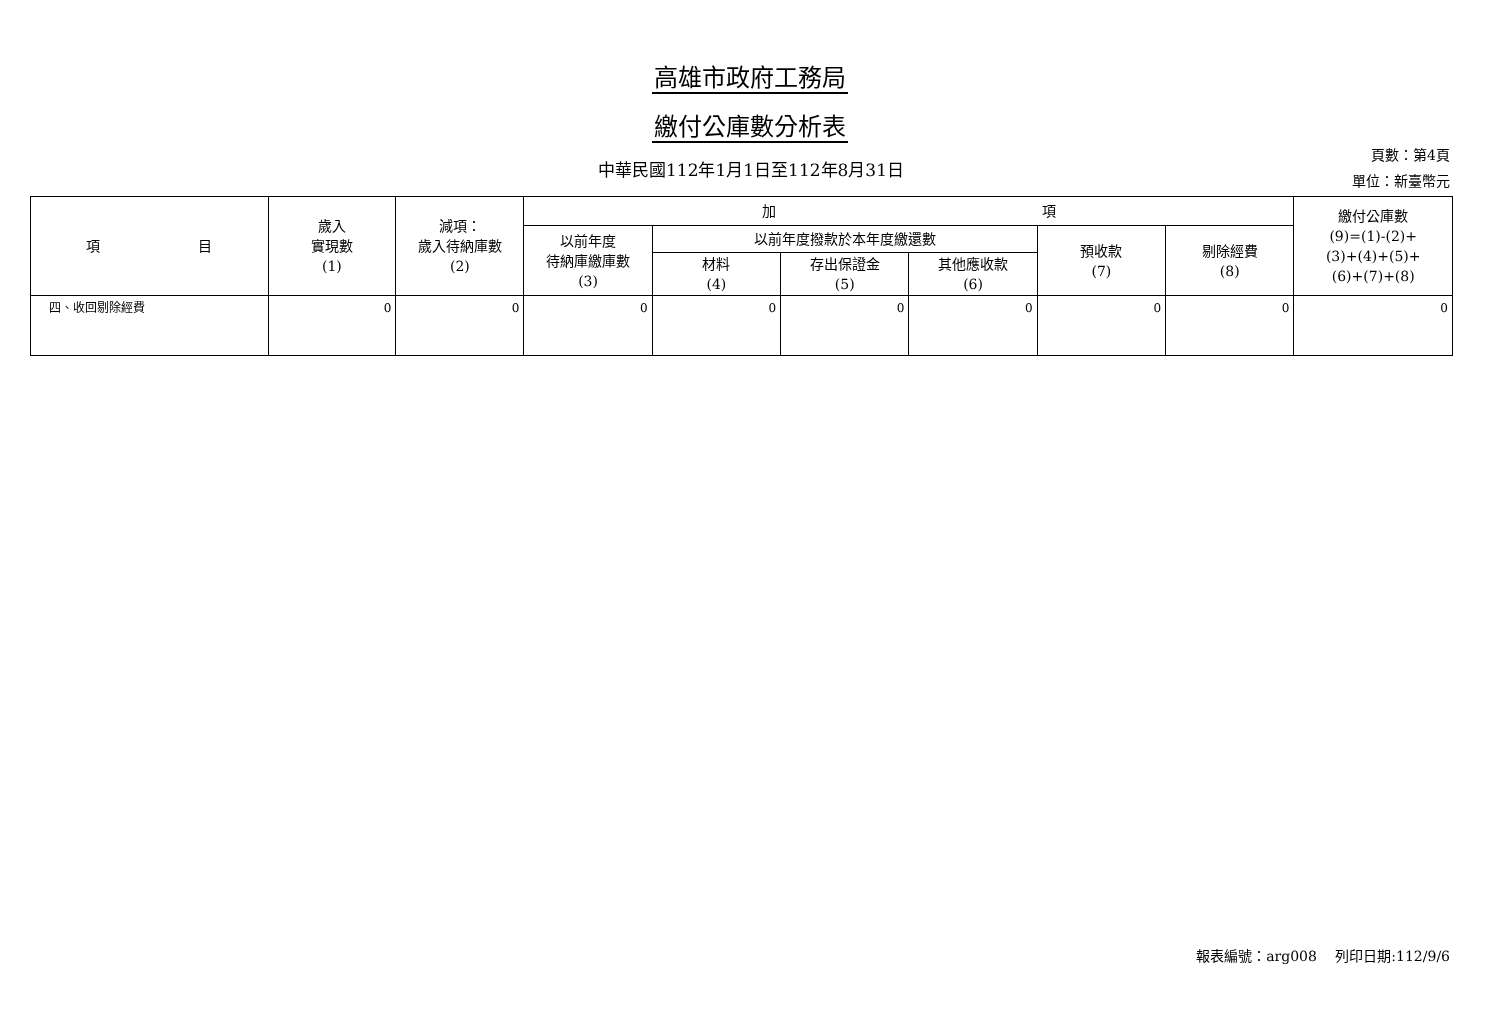高雄市政府工務局
繳付公庫數分析表
中華民國112年1月1日至112年8月31日
頁數：第4頁
單位：新臺幣元
| 項 目 | 歲入 實現數 (1) | 減項： 歲入待納庫數 (2) | 加 項 | | | | | | 繳付公庫數 (9)=(1)-(2)+ (3)+(4)+(5)+ (6)+(7)+(8) |
| --- | --- | --- | --- | --- | --- | --- | --- | --- | --- |
| | | | 以前年度 待納庫繳庫數 (3) | 以前年度撥款於本年度繳還數 | | | 預收款 (7) | 剔除經費 (8) | |
| | | | | 材料 (4) | 存出保證金 (5) | 其他應收款 (6) | | | |
| 四、收回剔除經費 | 0 | 0 | 0 | 0 | 0 | 0 | 0 | 0 | 0 |
報表編號：arg008　 列印日期:112/9/6